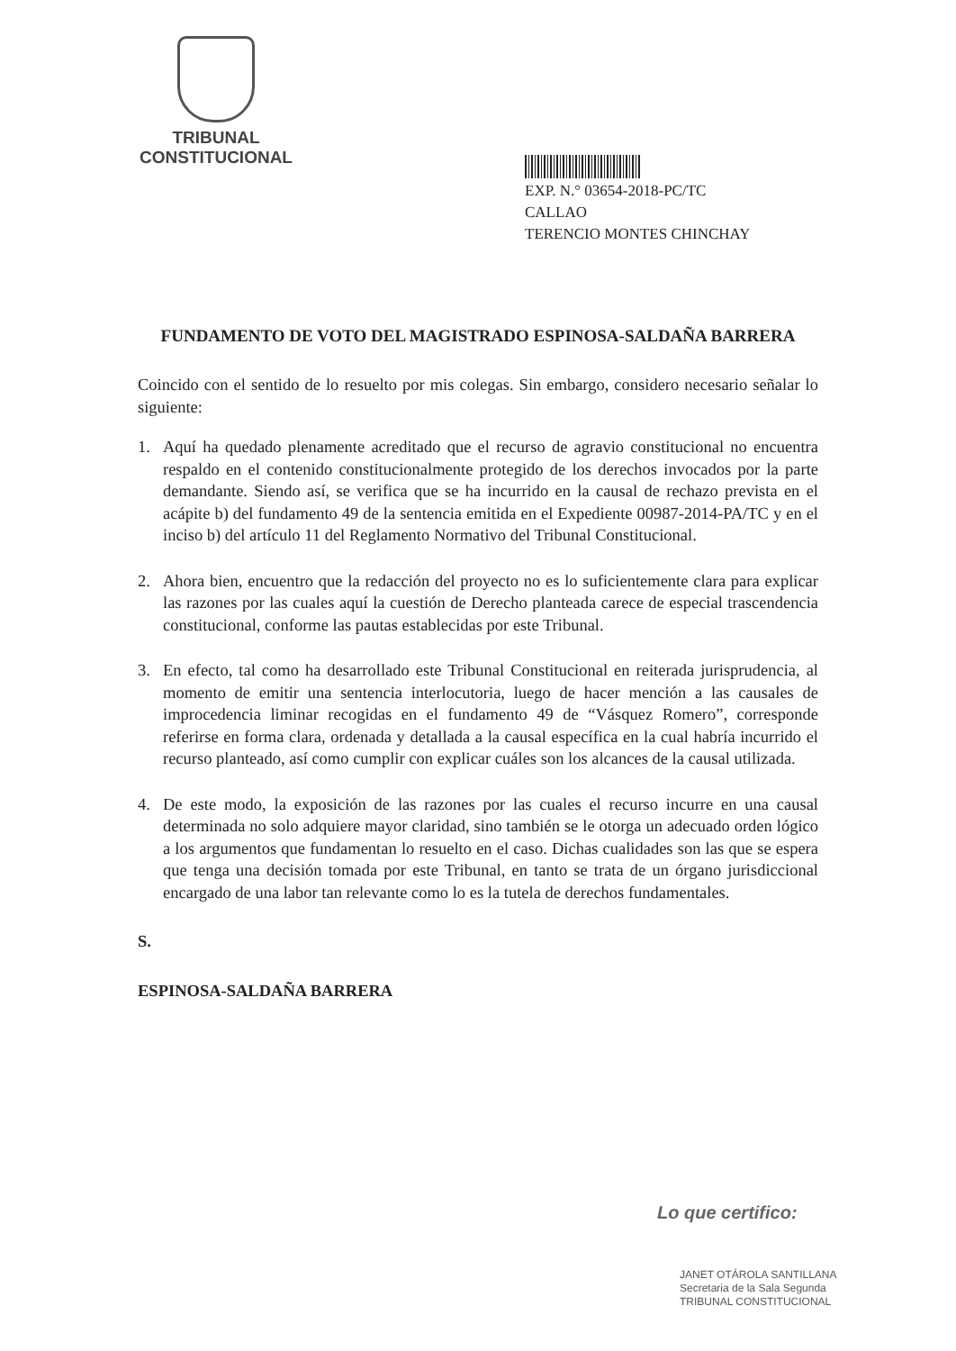TRIBUNAL CONSTITUCIONAL
EXP. N.° 03654-2018-PC/TC
CALLAO
TERENCIO MONTES CHINCHAY
FUNDAMENTO DE VOTO DEL MAGISTRADO ESPINOSA-SALDAÑA BARRERA
Coincido con el sentido de lo resuelto por mis colegas. Sin embargo, considero necesario señalar lo siguiente:
1. Aquí ha quedado plenamente acreditado que el recurso de agravio constitucional no encuentra respaldo en el contenido constitucionalmente protegido de los derechos invocados por la parte demandante. Siendo así, se verifica que se ha incurrido en la causal de rechazo prevista en el acápite b) del fundamento 49 de la sentencia emitida en el Expediente 00987-2014-PA/TC y en el inciso b) del artículo 11 del Reglamento Normativo del Tribunal Constitucional.
2. Ahora bien, encuentro que la redacción del proyecto no es lo suficientemente clara para explicar las razones por las cuales aquí la cuestión de Derecho planteada carece de especial trascendencia constitucional, conforme las pautas establecidas por este Tribunal.
3. En efecto, tal como ha desarrollado este Tribunal Constitucional en reiterada jurisprudencia, al momento de emitir una sentencia interlocutoria, luego de hacer mención a las causales de improcedencia liminar recogidas en el fundamento 49 de “Vásquez Romero”, corresponde referirse en forma clara, ordenada y detallada a la causal específica en la cual habría incurrido el recurso planteado, así como cumplir con explicar cuáles son los alcances de la causal utilizada.
4. De este modo, la exposición de las razones por las cuales el recurso incurre en una causal determinada no solo adquiere mayor claridad, sino también se le otorga un adecuado orden lógico a los argumentos que fundamentan lo resuelto en el caso. Dichas cualidades son las que se espera que tenga una decisión tomada por este Tribunal, en tanto se trata de un órgano jurisdiccional encargado de una labor tan relevante como lo es la tutela de derechos fundamentales.
S.
ESPINOSA-SALDAÑA BARRERA
Lo que certifico:
JANET OTÁROLA SANTILLANA
Secretaria de la Sala Segunda
TRIBUNAL CONSTITUCIONAL